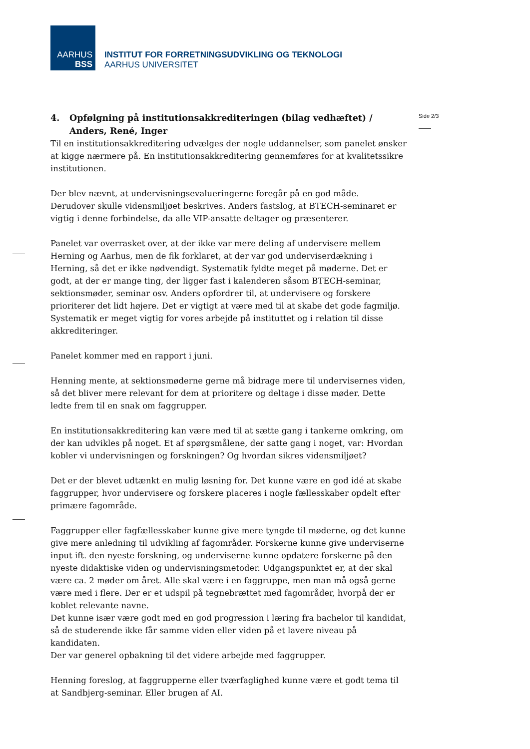AARHUS
BSS
INSTITUT FOR FORRETNINGSUDVIKLING OG TEKNOLOGI
AARHUS UNIVERSITET
Side 2/3
4. Opfølgning på institutionsakkrediteringen (bilag vedhæftet) / Anders, René, Inger
Til en institutionsakkreditering udvælges der nogle uddannelser, som panelet ønsker at kigge nærmere på. En institutionsakkreditering gennemføres for at kvalitetssikre institutionen.
Der blev nævnt, at undervisningsevalueringerne foregår på en god måde.
Derudover skulle vidensmiljøet beskrives. Anders fastslog, at BTECH-seminaret er vigtig i denne forbindelse, da alle VIP-ansatte deltager og præsenterer.
Panelet var overrasket over, at der ikke var mere deling af undervisere mellem Herning og Aarhus, men de fik forklaret, at der var god underviserdækning i Herning, så det er ikke nødvendigt. Systematik fyldte meget på møderne. Det er godt, at der er mange ting, der ligger fast i kalenderen såsom BTECH-seminar, sektionsmøder, seminar osv. Anders opfordrer til, at undervisere og forskere prioriterer det lidt højere. Det er vigtigt at være med til at skabe det gode fagmiljø. Systematik er meget vigtig for vores arbejde på instituttet og i relation til disse akkrediteringer.
Panelet kommer med en rapport i juni.
Henning mente, at sektionsmøderne gerne må bidrage mere til undervisernes viden, så det bliver mere relevant for dem at prioritere og deltage i disse møder. Dette ledte frem til en snak om faggrupper.
En institutionsakkreditering kan være med til at sætte gang i tankerne omkring, om der kan udvikles på noget. Et af spørgsmålene, der satte gang i noget, var: Hvordan kobler vi undervisningen og forskningen? Og hvordan sikres vidensmiljøet?
Det er der blevet udtænkt en mulig løsning for. Det kunne være en god idé at skabe faggrupper, hvor undervisere og forskere placeres i nogle fællesskaber opdelt efter primære fagområde.
Faggrupper eller fagfællesskaber kunne give mere tyngde til møderne, og det kunne give mere anledning til udvikling af fagområder. Forskerne kunne give underviserne input ift. den nyeste forskning, og underviserne kunne opdatere forskerne på den nyeste didaktiske viden og undervisningsmetoder. Udgangspunktet er, at der skal være ca. 2 møder om året. Alle skal være i en faggruppe, men man må også gerne være med i flere. Der er et udspil på tegnebrættet med fagområder, hvorpå der er koblet relevante navne.
Det kunne især være godt med en god progression i læring fra bachelor til kandidat, så de studerende ikke får samme viden eller viden på et lavere niveau på kandidaten.
Der var generel opbakning til det videre arbejde med faggrupper.
Henning foreslog, at faggrupperne eller tværfaglighed kunne være et godt tema til at Sandbjerg-seminar. Eller brugen af AI.